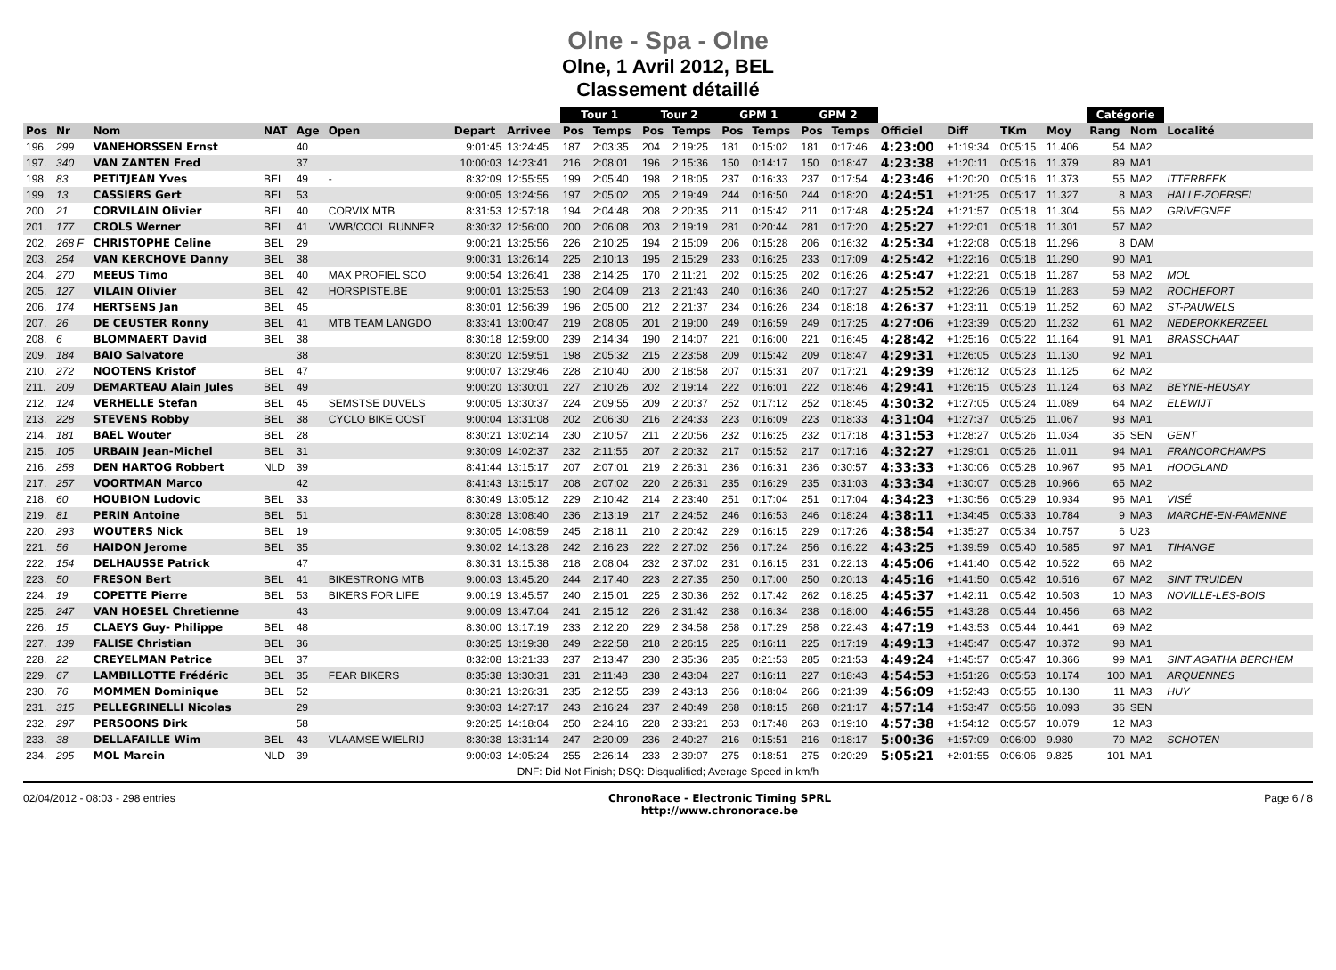Olne - Spa - Olne
Olne, 1 Avril 2012, BEL
Classement détaillé
| | | | | | | | | Tour 1 | | Tour 2 | | GPM 1 | | GPM 2 | | | | | | Catégorie | | |
| --- | --- | --- | --- | --- | --- | --- | --- | --- | --- | --- | --- | --- | --- | --- | --- | --- | --- | --- | --- | --- | --- | --- |
| Pos | Nr | Nom | NAT | Age | Open | Depart | Arrivee | Pos | Temps | Pos | Temps | Pos | Temps | Pos | Temps | Officiel | Diff | TKm | Moy | Rang | Nom | Localité |
| 196. | 299 | VANEHORSSEN Ernst | | 40 | | 9:01:45 | 13:24:45 | 187 | 2:03:35 | 204 | 2:19:25 | 181 | 0:15:02 | 181 | 0:17:46 | 4:23:00 | +1:19:34 | 0:05:15 | 11.406 | 54 | MA2 | |
| 197. | 340 | VAN ZANTEN Fred | | 37 | | 10:00:03 | 14:23:41 | 216 | 2:08:01 | 196 | 2:15:36 | 150 | 0:14:17 | 150 | 0:18:47 | 4:23:38 | +1:20:11 | 0:05:16 | 11.379 | 89 | MA1 | |
| 198. | 83 | PETITJEAN Yves | BEL | 49 | - | 8:32:09 | 12:55:55 | 199 | 2:05:40 | 198 | 2:18:05 | 237 | 0:16:33 | 237 | 0:17:54 | 4:23:46 | +1:20:20 | 0:05:16 | 11.373 | 55 | MA2 | ITTERBEEK |
| 199. | 13 | CASSIERS Gert | BEL | 53 | | 9:00:05 | 13:24:56 | 197 | 2:05:02 | 205 | 2:19:49 | 244 | 0:16:50 | 244 | 0:18:20 | 4:24:51 | +1:21:25 | 0:05:17 | 11.327 | 8 | MA3 | HALLE-ZOERSEL |
| 200. | 21 | CORVILAIN Olivier | BEL | 40 | CORVIX MTB | 8:31:53 | 12:57:18 | 194 | 2:04:48 | 208 | 2:20:35 | 211 | 0:15:42 | 211 | 0:17:48 | 4:25:24 | +1:21:57 | 0:05:18 | 11.304 | 56 | MA2 | GRIVEGNEE |
| 201. | 177 | CROLS Werner | BEL | 41 | VWB/COOL RUNNER | 8:30:32 | 12:56:00 | 200 | 2:06:08 | 203 | 2:19:19 | 281 | 0:20:44 | 281 | 0:17:20 | 4:25:27 | +1:22:01 | 0:05:18 | 11.301 | 57 | MA2 | |
| 202. | 268 F | CHRISTOPHE Celine | BEL | 29 | | 9:00:21 | 13:25:56 | 226 | 2:10:25 | 194 | 2:15:09 | 206 | 0:15:28 | 206 | 0:16:32 | 4:25:34 | +1:22:08 | 0:05:18 | 11.296 | 8 | DAM | |
| 203. | 254 | VAN KERCHOVE Danny | BEL | 38 | | 9:00:31 | 13:26:14 | 225 | 2:10:13 | 195 | 2:15:29 | 233 | 0:16:25 | 233 | 0:17:09 | 4:25:42 | +1:22:16 | 0:05:18 | 11.290 | 90 | MA1 | |
| 204. | 270 | MEEUS Timo | BEL | 40 | MAX PROFIEL SCO | 9:00:54 | 13:26:41 | 238 | 2:14:25 | 170 | 2:11:21 | 202 | 0:15:25 | 202 | 0:16:26 | 4:25:47 | +1:22:21 | 0:05:18 | 11.287 | 58 | MA2 | MOL |
| 205. | 127 | VILAIN Olivier | BEL | 42 | HORSPISTE.BE | 9:00:01 | 13:25:53 | 190 | 2:04:09 | 213 | 2:21:43 | 240 | 0:16:36 | 240 | 0:17:27 | 4:25:52 | +1:22:26 | 0:05:19 | 11.283 | 59 | MA2 | ROCHEFORT |
| 206. | 174 | HERTSENS Jan | BEL | 45 | | 8:30:01 | 12:56:39 | 196 | 2:05:00 | 212 | 2:21:37 | 234 | 0:16:26 | 234 | 0:18:18 | 4:26:37 | +1:23:11 | 0:05:19 | 11.252 | 60 | MA2 | ST-PAUWELS |
| 207. | 26 | DE CEUSTER Ronny | BEL | 41 | MTB TEAM LANGDO | 8:33:41 | 13:00:47 | 219 | 2:08:05 | 201 | 2:19:00 | 249 | 0:16:59 | 249 | 0:17:25 | 4:27:06 | +1:23:39 | 0:05:20 | 11.232 | 61 | MA2 | NEDEROKKERZEEL |
| 208. | 6 | BLOMMAERT David | BEL | 38 | | 8:30:18 | 12:59:00 | 239 | 2:14:34 | 190 | 2:14:07 | 221 | 0:16:00 | 221 | 0:16:45 | 4:28:42 | +1:25:16 | 0:05:22 | 11.164 | 91 | MA1 | BRASSCHAAT |
| 209. | 184 | BAIO Salvatore | | 38 | | 8:30:20 | 12:59:51 | 198 | 2:05:32 | 215 | 2:23:58 | 209 | 0:15:42 | 209 | 0:18:47 | 4:29:31 | +1:26:05 | 0:05:23 | 11.130 | 92 | MA1 | |
| 210. | 272 | NOOTENS Kristof | BEL | 47 | | 9:00:07 | 13:29:46 | 228 | 2:10:40 | 200 | 2:18:58 | 207 | 0:15:31 | 207 | 0:17:21 | 4:29:39 | +1:26:12 | 0:05:23 | 11.125 | 62 | MA2 | |
| 211. | 209 | DEMARTEAU Alain Jules | BEL | 49 | | 9:00:20 | 13:30:01 | 227 | 2:10:26 | 202 | 2:19:14 | 222 | 0:16:01 | 222 | 0:18:46 | 4:29:41 | +1:26:15 | 0:05:23 | 11.124 | 63 | MA2 | BEYNE-HEUSAY |
| 212. | 124 | VERHELLE Stefan | BEL | 45 | SEMSTSE DUVELS | 9:00:05 | 13:30:37 | 224 | 2:09:55 | 209 | 2:20:37 | 252 | 0:17:12 | 252 | 0:18:45 | 4:30:32 | +1:27:05 | 0:05:24 | 11.089 | 64 | MA2 | ELEWIJT |
| 213. | 228 | STEVENS Robby | BEL | 38 | CYCLO BIKE OOST | 9:00:04 | 13:31:08 | 202 | 2:06:30 | 216 | 2:24:33 | 223 | 0:16:09 | 223 | 0:18:33 | 4:31:04 | +1:27:37 | 0:05:25 | 11.067 | 93 | MA1 | |
| 214. | 181 | BAEL Wouter | BEL | 28 | | 8:30:21 | 13:02:14 | 230 | 2:10:57 | 211 | 2:20:56 | 232 | 0:16:25 | 232 | 0:17:18 | 4:31:53 | +1:28:27 | 0:05:26 | 11.034 | 35 | SEN | GENT |
| 215. | 105 | URBAIN Jean-Michel | BEL | 31 | | 9:30:09 | 14:02:37 | 232 | 2:11:55 | 207 | 2:20:32 | 217 | 0:15:52 | 217 | 0:17:16 | 4:32:27 | +1:29:01 | 0:05:26 | 11.011 | 94 | MA1 | FRANCORCHAMPS |
| 216. | 258 | DEN HARTOG Robbert | NLD | 39 | | 8:41:44 | 13:15:17 | 207 | 2:07:01 | 219 | 2:26:31 | 236 | 0:16:31 | 236 | 0:30:57 | 4:33:33 | +1:30:06 | 0:05:28 | 10.967 | 95 | MA1 | HOOGLAND |
| 217. | 257 | VOORTMAN Marco | | 42 | | 8:41:43 | 13:15:17 | 208 | 2:07:02 | 220 | 2:26:31 | 235 | 0:16:29 | 235 | 0:31:03 | 4:33:34 | +1:30:07 | 0:05:28 | 10.966 | 65 | MA2 | |
| 218. | 60 | HOUBION Ludovic | BEL | 33 | | 8:30:49 | 13:05:12 | 229 | 2:10:42 | 214 | 2:23:40 | 251 | 0:17:04 | 251 | 0:17:04 | 4:34:23 | +1:30:56 | 0:05:29 | 10.934 | 96 | MA1 | VISÉ |
| 219. | 81 | PERIN Antoine | BEL | 51 | | 8:30:28 | 13:08:40 | 236 | 2:13:19 | 217 | 2:24:52 | 246 | 0:16:53 | 246 | 0:18:24 | 4:38:11 | +1:34:45 | 0:05:33 | 10.784 | 9 | MA3 | MARCHE-EN-FAMENNE |
| 220. | 293 | WOUTERS Nick | BEL | 19 | | 9:30:05 | 14:08:59 | 245 | 2:18:11 | 210 | 2:20:42 | 229 | 0:16:15 | 229 | 0:17:26 | 4:38:54 | +1:35:27 | 0:05:34 | 10.757 | 6 | U23 | |
| 221. | 56 | HAIDON Jerome | BEL | 35 | | 9:30:02 | 14:13:28 | 242 | 2:16:23 | 222 | 2:27:02 | 256 | 0:17:24 | 256 | 0:16:22 | 4:43:25 | +1:39:59 | 0:05:40 | 10.585 | 97 | MA1 | TIHANGE |
| 222. | 154 | DELHAUSSE Patrick | | 47 | | 8:30:31 | 13:15:38 | 218 | 2:08:04 | 232 | 2:37:02 | 231 | 0:16:15 | 231 | 0:22:13 | 4:45:06 | +1:41:40 | 0:05:42 | 10.522 | 66 | MA2 | |
| 223. | 50 | FRESON Bert | BEL | 41 | BIKESTRONG MTB | 9:00:03 | 13:45:20 | 244 | 2:17:40 | 223 | 2:27:35 | 250 | 0:17:00 | 250 | 0:20:13 | 4:45:16 | +1:41:50 | 0:05:42 | 10.516 | 67 | MA2 | SINT TRUIDEN |
| 224. | 19 | COPETTE Pierre | BEL | 53 | BIKERS FOR LIFE | 9:00:19 | 13:45:57 | 240 | 2:15:01 | 225 | 2:30:36 | 262 | 0:17:42 | 262 | 0:18:25 | 4:45:37 | +1:42:11 | 0:05:42 | 10.503 | 10 | MA3 | NOVILLE-LES-BOIS |
| 225. | 247 | VAN HOESEL Chretienne | | 43 | | 9:00:09 | 13:47:04 | 241 | 2:15:12 | 226 | 2:31:42 | 238 | 0:16:34 | 238 | 0:18:00 | 4:46:55 | +1:43:28 | 0:05:44 | 10.456 | 68 | MA2 | |
| 226. | 15 | CLAEYS Guy- Philippe | BEL | 48 | | 8:30:00 | 13:17:19 | 233 | 2:12:20 | 229 | 2:34:58 | 258 | 0:17:29 | 258 | 0:22:43 | 4:47:19 | +1:43:53 | 0:05:44 | 10.441 | 69 | MA2 | |
| 227. | 139 | FALISE Christian | BEL | 36 | | 8:30:25 | 13:19:38 | 249 | 2:22:58 | 218 | 2:26:15 | 225 | 0:16:11 | 225 | 0:17:19 | 4:49:13 | +1:45:47 | 0:05:47 | 10.372 | 98 | MA1 | |
| 228. | 22 | CREYELMAN Patrice | BEL | 37 | | 8:32:08 | 13:21:33 | 237 | 2:13:47 | 230 | 2:35:36 | 285 | 0:21:53 | 285 | 0:21:53 | 4:49:24 | +1:45:57 | 0:05:47 | 10.366 | 99 | MA1 | SINT AGATHA BERCHEM |
| 229. | 67 | LAMBILLOTTE Frédéric | BEL | 35 | FEAR BIKERS | 8:35:38 | 13:30:31 | 231 | 2:11:48 | 238 | 2:43:04 | 227 | 0:16:11 | 227 | 0:18:43 | 4:54:53 | +1:51:26 | 0:05:53 | 10.174 | 100 | MA1 | ARQUENNES |
| 230. | 76 | MOMMEN Dominique | BEL | 52 | | 8:30:21 | 13:26:31 | 235 | 2:12:55 | 239 | 2:43:13 | 266 | 0:18:04 | 266 | 0:21:39 | 4:56:09 | +1:52:43 | 0:05:55 | 10.130 | 11 | MA3 | HUY |
| 231. | 315 | PELLEGRINELLI Nicolas | | 29 | | 9:30:03 | 14:27:17 | 243 | 2:16:24 | 237 | 2:40:49 | 268 | 0:18:15 | 268 | 0:21:17 | 4:57:14 | +1:53:47 | 0:05:56 | 10.093 | 36 | SEN | |
| 232. | 297 | PERSOONS Dirk | | 58 | | 9:20:25 | 14:18:04 | 250 | 2:24:16 | 228 | 2:33:21 | 263 | 0:17:48 | 263 | 0:19:10 | 4:57:38 | +1:54:12 | 0:05:57 | 10.079 | 12 | MA3 | |
| 233. | 38 | DELLAFAILLE Wim | BEL | 43 | VLAAMSE WIELRIJ | 8:30:38 | 13:31:14 | 247 | 2:20:09 | 236 | 2:40:27 | 216 | 0:15:51 | 216 | 0:18:17 | 5:00:36 | +1:57:09 | 0:06:00 | 9.980 | 70 | MA2 | SCHOTEN |
| 234. | 295 | MOL Marein | NLD | 39 | | 9:00:03 | 14:05:24 | 255 | 2:26:14 | 233 | 2:39:07 | 275 | 0:18:51 | 275 | 0:20:29 | 5:05:21 | +2:01:55 | 0:06:06 | 9.825 | 101 | MA1 | |
DNF: Did Not Finish; DSQ: Disqualified; Average Speed in km/h
02/04/2012 - 08:03 - 298 entries ChronoRace - Electronic Timing SPRL
http://www.chronorace.be Page 6 / 8